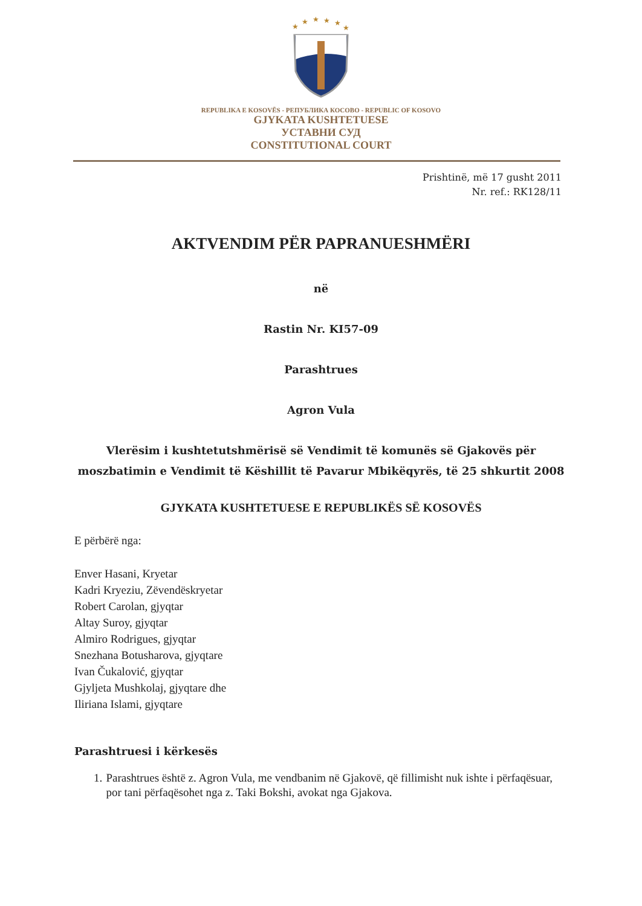★
★
★
★
★
★
REPUBLIKA E KOSOVËS - РЕПУБЛИКА КОСОВО - REPUBLIC OF KOSOVO
GJYKATA KUSHTETUESE
УСТАВНИ СУД
CONSTITUTIONAL COURT
Prishtinë, më 17 gusht 2011
Nr. ref.: RK128/11
AKTVENDIM PËR PAPRANUESHMËRI
në
Rastin Nr. KI57-09
Parashtrues
Agron Vula
Vlerësim i kushtetutshmërisë së Vendimit të komunës së Gjakovës për
moszbatimin e Vendimit të Këshillit të Pavarur Mbikëqyrës, të 25 shkurtit 2008
GJYKATA KUSHTETUESE E REPUBLIKËS SË KOSOVËS
E përbërë nga:
Enver Hasani, Kryetar
Kadri Kryeziu, Zëvendëskryetar
Robert Carolan, gjyqtar
Altay Suroy, gjyqtar
Almiro Rodrigues, gjyqtar
Snezhana Botusharova, gjyqtare
Ivan Čukalović, gjyqtar
Gjyljeta Mushkolaj, gjyqtare dhe
Iliriana Islami, gjyqtare
Parashtruesi i kërkesës
1. Parashtrues është z. Agron Vula, me vendbanim në Gjakovë, që fillimisht nuk ishte i përfaqësuar, por tani përfaqësohet nga z. Taki Bokshi, avokat nga Gjakova.